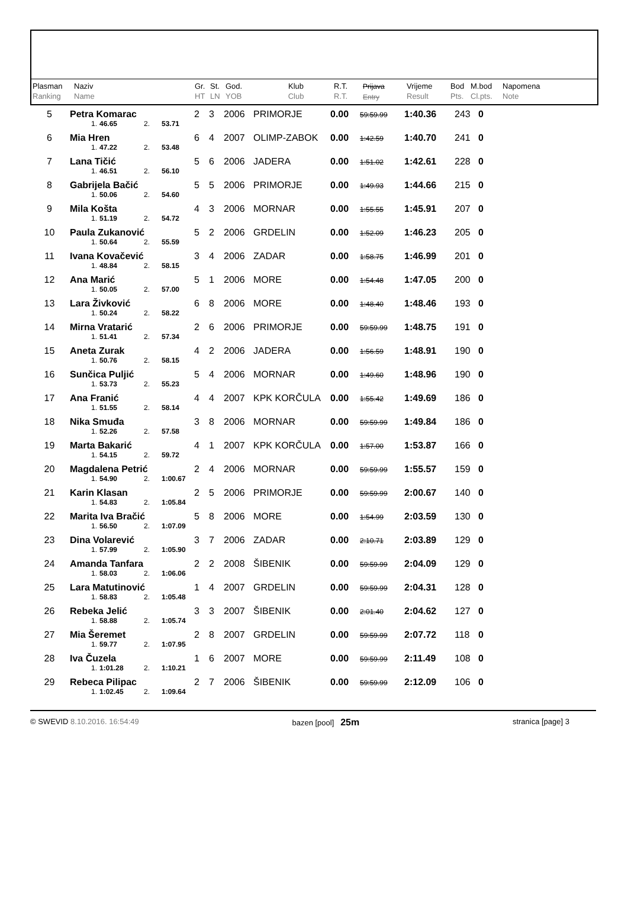| Plasman Ranking | Naziv Name | Gr. HT | St. LN | God. YOB | Klub Club | R.T. R.T. | Prijava Entry | Vrijeme Result | Bod Pts. | M.bod Cl.pts. | Napomena Note |
| 5 | Petra Komarac | | | | 2 | 3 | 2006 | PRIMORJE | 0.00 | 59:59.99 | 1:40.36 | 243 | 0 | |
| | 1. | 46.65 | 2. | 53.71 | | | | | | | | | | |
| 6 | Mia Hren | | | | 6 | 4 | 2007 | OLIMP-ZABOK | 0.00 | 1:42.59 | 1:40.70 | 241 | 0 | |
| | 1. | 47.22 | 2. | 53.48 | | | | | | | | | | |
| 7 | Lana Tičić | | | | 5 | 6 | 2006 | JADERA | 0.00 | 1:51.02 | 1:42.61 | 228 | 0 | |
| | 1. | 46.51 | 2. | 56.10 | | | | | | | | | | |
| 8 | Gabrijela Bačić | | | | 5 | 5 | 2006 | PRIMORJE | 0.00 | 1:49.93 | 1:44.66 | 215 | 0 | |
| | 1. | 50.06 | 2. | 54.60 | | | | | | | | | | |
| 9 | Mila Košta | | | | 4 | 3 | 2006 | MORNAR | 0.00 | 1:55.55 | 1:45.91 | 207 | 0 | |
| | 1. | 51.19 | 2. | 54.72 | | | | | | | | | | |
| 10 | Paula Zukanović | | | | 5 | 2 | 2006 | GRDELIN | 0.00 | 1:52.09 | 1:46.23 | 205 | 0 | |
| | 1. | 50.64 | 2. | 55.59 | | | | | | | | | | |
| 11 | Ivana Kovačević | | | | 3 | 4 | 2006 | ZADAR | 0.00 | 1:58.75 | 1:46.99 | 201 | 0 | |
| | 1. | 48.84 | 2. | 58.15 | | | | | | | | | | |
| 12 | Ana Marić | | | | 5 | 1 | 2006 | MORE | 0.00 | 1:54.48 | 1:47.05 | 200 | 0 | |
| | 1. | 50.05 | 2. | 57.00 | | | | | | | | | | |
| 13 | Lara Živković | | | | 6 | 8 | 2006 | MORE | 0.00 | 1:48.40 | 1:48.46 | 193 | 0 | |
| | 1. | 50.24 | 2. | 58.22 | | | | | | | | | | |
| 14 | Mirna Vratarić | | | | 2 | 6 | 2006 | PRIMORJE | 0.00 | 59:59.99 | 1:48.75 | 191 | 0 | |
| | 1. | 51.41 | 2. | 57.34 | | | | | | | | | | |
| 15 | Aneta Zurak | | | | 4 | 2 | 2006 | JADERA | 0.00 | 1:56.59 | 1:48.91 | 190 | 0 | |
| | 1. | 50.76 | 2. | 58.15 | | | | | | | | | | |
| 16 | Sunčica Puljić | | | | 5 | 4 | 2006 | MORNAR | 0.00 | 1:49.60 | 1:48.96 | 190 | 0 | |
| | 1. | 53.73 | 2. | 55.23 | | | | | | | | | | |
| 17 | Ana Franić | | | | 4 | 4 | 2007 | KPK KORČULA | 0.00 | 1:55.42 | 1:49.69 | 186 | 0 | |
| | 1. | 51.55 | 2. | 58.14 | | | | | | | | | | |
| 18 | Nika Smuđa | | | | 3 | 8 | 2006 | MORNAR | 0.00 | 59:59.99 | 1:49.84 | 186 | 0 | |
| | 1. | 52.26 | 2. | 57.58 | | | | | | | | | | |
| 19 | Marta Bakarić | | | | 4 | 1 | 2007 | KPK KORČULA | 0.00 | 1:57.00 | 1:53.87 | 166 | 0 | |
| | 1. | 54.15 | 2. | 59.72 | | | | | | | | | | |
| 20 | Magdalena Petrić | | | | 2 | 4 | 2006 | MORNAR | 0.00 | 59:59.99 | 1:55.57 | 159 | 0 | |
| | 1. | 54.90 | 2. | 1:00.67 | | | | | | | | | | |
| 21 | Karin Klasan | | | | 2 | 5 | 2006 | PRIMORJE | 0.00 | 59:59.99 | 2:00.67 | 140 | 0 | |
| | 1. | 54.83 | 2. | 1:05.84 | | | | | | | | | | |
| 22 | Marita Iva Bračić | | | | 5 | 8 | 2006 | MORE | 0.00 | 1:54.99 | 2:03.59 | 130 | 0 | |
| | 1. | 56.50 | 2. | 1:07.09 | | | | | | | | | | |
| 23 | Dina Volarević | | | | 3 | 7 | 2006 | ZADAR | 0.00 | 2:10.71 | 2:03.89 | 129 | 0 | |
| | 1. | 57.99 | 2. | 1:05.90 | | | | | | | | | | |
| 24 | Amanda Tanfara | | | | 2 | 2 | 2008 | ŠIBENIK | 0.00 | 59:59.99 | 2:04.09 | 129 | 0 | |
| | 1. | 58.03 | 2. | 1:06.06 | | | | | | | | | | |
| 25 | Lara Matutinović | | | | 1 | 4 | 2007 | GRDELIN | 0.00 | 59:59.99 | 2:04.31 | 128 | 0 | |
| | 1. | 58.83 | 2. | 1:05.48 | | | | | | | | | | |
| 26 | Rebeka Jelić | | | | 3 | 3 | 2007 | ŠIBENIK | 0.00 | 2:01.40 | 2:04.62 | 127 | 0 | |
| | 1. | 58.88 | 2. | 1:05.74 | | | | | | | | | | |
| 27 | Mia Šeremet | | | | 2 | 8 | 2007 | GRDELIN | 0.00 | 59:59.99 | 2:07.72 | 118 | 0 | |
| | 1. | 59.77 | 2. | 1:07.95 | | | | | | | | | | |
| 28 | Iva Čuzela | | | | 1 | 6 | 2007 | MORE | 0.00 | 59:59.99 | 2:11.49 | 108 | 0 | |
| | 1. | 1:01.28 | 2. | 1:10.21 | | | | | | | | | | |
| 29 | Rebeca Pilipac | | | | 2 | 7 | 2006 | ŠIBENIK | 0.00 | 59:59.99 | 2:12.09 | 106 | 0 | |
| | 1. | 1:02.45 | 2. | 1:09.64 | | | | | | | | | | |
© SWEVID 8.10.2016. 16:54:49 bazen [pool] 25m stranica [page] 3